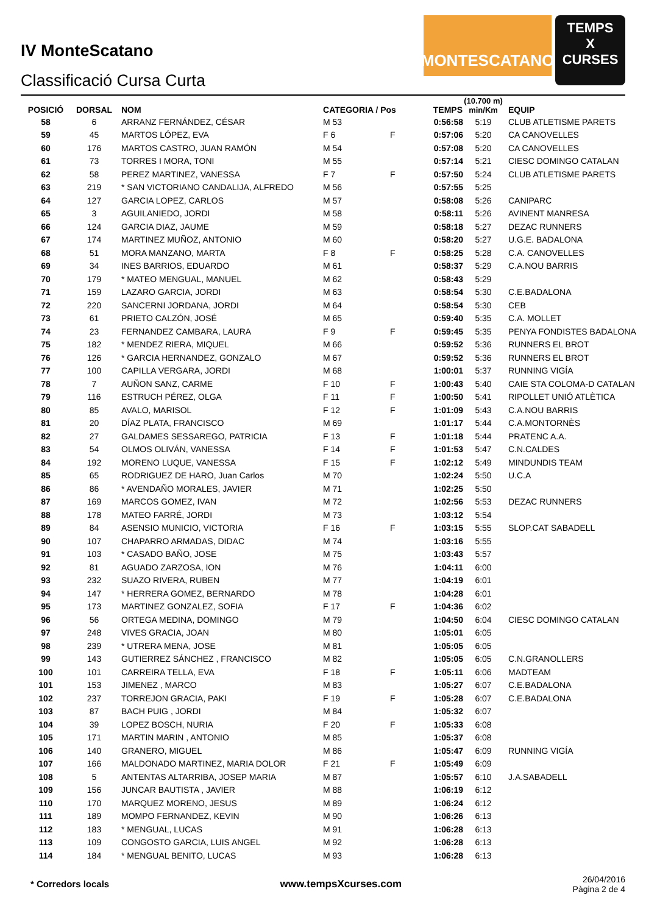IV MonteScatano
Classificació Cursa Curta
MONTESCATANO
TEMPS
X
CURSES
| POSICIÓ | DORSAL | NOM | CATEGORIA / Pos | | TEMPS | (10.700 m) min/Km | EQUIP |
| --- | --- | --- | --- | --- | --- | --- | --- |
| 58 | 6 | ARRANZ FERNÁNDEZ, CÉSAR | M 53 | | 0:56:58 | 5:19 | CLUB ATLETISME PARETS |
| 59 | 45 | MARTOS LÓPEZ, EVA | F 6 | F | 0:57:06 | 5:20 | CA CANOVELLES |
| 60 | 176 | MARTOS CASTRO, JUAN RAMÓN | M 54 | | 0:57:08 | 5:20 | CA CANOVELLES |
| 61 | 73 | TORRES I MORA, TONI | M 55 | | 0:57:14 | 5:21 | CIESC DOMINGO CATALAN |
| 62 | 58 | PEREZ MARTINEZ, VANESSA | F 7 | F | 0:57:50 | 5:24 | CLUB ATLETISME PARETS |
| 63 | 219 | * SAN VICTORIANO CANDALIJA, ALFREDO | M 56 | | 0:57:55 | 5:25 | |
| 64 | 127 | GARCIA LOPEZ, CARLOS | M 57 | | 0:58:08 | 5:26 | CANIPARC |
| 65 | 3 | AGUILANIEDO, JORDI | M 58 | | 0:58:11 | 5:26 | AVINENT MANRESA |
| 66 | 124 | GARCIA DIAZ, JAUME | M 59 | | 0:58:18 | 5:27 | DEZAC RUNNERS |
| 67 | 174 | MARTINEZ MUÑOZ, ANTONIO | M 60 | | 0:58:20 | 5:27 | U.G.E. BADALONA |
| 68 | 51 | MORA MANZANO, MARTA | F 8 | F | 0:58:25 | 5:28 | C.A. CANOVELLES |
| 69 | 34 | INES BARRIOS, EDUARDO | M 61 | | 0:58:37 | 5:29 | C.A.NOU BARRIS |
| 70 | 179 | * MATEO MENGUAL, MANUEL | M 62 | | 0:58:43 | 5:29 | |
| 71 | 159 | LAZARO GARCIA, JORDI | M 63 | | 0:58:54 | 5:30 | C.E.BADALONA |
| 72 | 220 | SANCERNI JORDANA, JORDI | M 64 | | 0:58:54 | 5:30 | CEB |
| 73 | 61 | PRIETO CALZÓN, JOSÉ | M 65 | | 0:59:40 | 5:35 | C.A. MOLLET |
| 74 | 23 | FERNANDEZ CAMBARA, LAURA | F 9 | F | 0:59:45 | 5:35 | PENYA FONDISTES BADALONA |
| 75 | 182 | * MENDEZ RIERA, MIQUEL | M 66 | | 0:59:52 | 5:36 | RUNNERS EL BROT |
| 76 | 126 | * GARCIA HERNANDEZ, GONZALO | M 67 | | 0:59:52 | 5:36 | RUNNERS EL BROT |
| 77 | 100 | CAPILLA VERGARA, JORDI | M 68 | | 1:00:01 | 5:37 | RUNNING VIGÍA |
| 78 | 7 | AUÑON SANZ, CARME | F 10 | F | 1:00:43 | 5:40 | CAIE STA COLOMA-D CATALAN |
| 79 | 116 | ESTRUCH PÉREZ, OLGA | F 11 | F | 1:00:50 | 5:41 | RIPOLLET UNIÓ ATLÈTICA |
| 80 | 85 | AVALO, MARISOL | F 12 | F | 1:01:09 | 5:43 | C.A.NOU BARRIS |
| 81 | 20 | DÍAZ PLATA, FRANCISCO | M 69 | | 1:01:17 | 5:44 | C.A.MONTORNÈS |
| 82 | 27 | GALDAMES SESSAREGO, PATRICIA | F 13 | F | 1:01:18 | 5:44 | PRATENC A.A. |
| 83 | 54 | OLMOS OLIVÁN, VANESSA | F 14 | F | 1:01:53 | 5:47 | C.N.CALDES |
| 84 | 192 | MORENO LUQUE, VANESSA | F 15 | F | 1:02:12 | 5:49 | MINDUNDIS TEAM |
| 85 | 65 | RODRIGUEZ DE HARO, Juan Carlos | M 70 | | 1:02:24 | 5:50 | U.C.A |
| 86 | 86 | * AVENDAÑO MORALES, JAVIER | M 71 | | 1:02:25 | 5:50 | |
| 87 | 169 | MARCOS GOMEZ, IVAN | M 72 | | 1:02:56 | 5:53 | DEZAC RUNNERS |
| 88 | 178 | MATEO FARRÉ, JORDI | M 73 | | 1:03:12 | 5:54 | |
| 89 | 84 | ASENSIO MUNICIO, VICTORIA | F 16 | F | 1:03:15 | 5:55 | SLOP.CAT SABADELL |
| 90 | 107 | CHAPARRO ARMADAS, DIDAC | M 74 | | 1:03:16 | 5:55 | |
| 91 | 103 | * CASADO BAÑO, JOSE | M 75 | | 1:03:43 | 5:57 | |
| 92 | 81 | AGUADO ZARZOSA, ION | M 76 | | 1:04:11 | 6:00 | |
| 93 | 232 | SUAZO RIVERA, RUBEN | M 77 | | 1:04:19 | 6:01 | |
| 94 | 147 | * HERRERA GOMEZ, BERNARDO | M 78 | | 1:04:28 | 6:01 | |
| 95 | 173 | MARTINEZ GONZALEZ, SOFIA | F 17 | F | 1:04:36 | 6:02 | |
| 96 | 56 | ORTEGA MEDINA, DOMINGO | M 79 | | 1:04:50 | 6:04 | CIESC DOMINGO CATALAN |
| 97 | 248 | VIVES GRACIA, JOAN | M 80 | | 1:05:01 | 6:05 | |
| 98 | 239 | * UTRERA MENA, JOSE | M 81 | | 1:05:05 | 6:05 | |
| 99 | 143 | GUTIERREZ SÁNCHEZ , FRANCISCO | M 82 | | 1:05:05 | 6:05 | C.N.GRANOLLERS |
| 100 | 101 | CARREIRA TELLA, EVA | F 18 | F | 1:05:11 | 6:06 | MADTEAM |
| 101 | 153 | JIMENEZ , MARCO | M 83 | | 1:05:27 | 6:07 | C.E.BADALONA |
| 102 | 237 | TORREJON GRACIA, PAKI | F 19 | F | 1:05:28 | 6:07 | C.E.BADALONA |
| 103 | 87 | BACH PUIG , JORDI | M 84 | | 1:05:32 | 6:07 | |
| 104 | 39 | LOPEZ BOSCH, NURIA | F 20 | F | 1:05:33 | 6:08 | |
| 105 | 171 | MARTIN MARIN , ANTONIO | M 85 | | 1:05:37 | 6:08 | |
| 106 | 140 | GRANERO, MIGUEL | M 86 | | 1:05:47 | 6:09 | RUNNING VIGÍA |
| 107 | 166 | MALDONADO MARTINEZ, MARIA DOLOR | F 21 | F | 1:05:49 | 6:09 | |
| 108 | 5 | ANTENTAS ALTARRIBA, JOSEP MARIA | M 87 | | 1:05:57 | 6:10 | J.A.SABADELL |
| 109 | 156 | JUNCAR BAUTISTA , JAVIER | M 88 | | 1:06:19 | 6:12 | |
| 110 | 170 | MARQUEZ MORENO, JESUS | M 89 | | 1:06:24 | 6:12 | |
| 111 | 189 | MOMPO FERNANDEZ, KEVIN | M 90 | | 1:06:26 | 6:13 | |
| 112 | 183 | * MENGUAL, LUCAS | M 91 | | 1:06:28 | 6:13 | |
| 113 | 109 | CONGOSTO GARCIA, LUIS ANGEL | M 92 | | 1:06:28 | 6:13 | |
| 114 | 184 | * MENGUAL BENITO, LUCAS | M 93 | | 1:06:28 | 6:13 | |
* Corredors locals www.tempsXcurses.com 26/04/2016
Pàgina 2 de 4